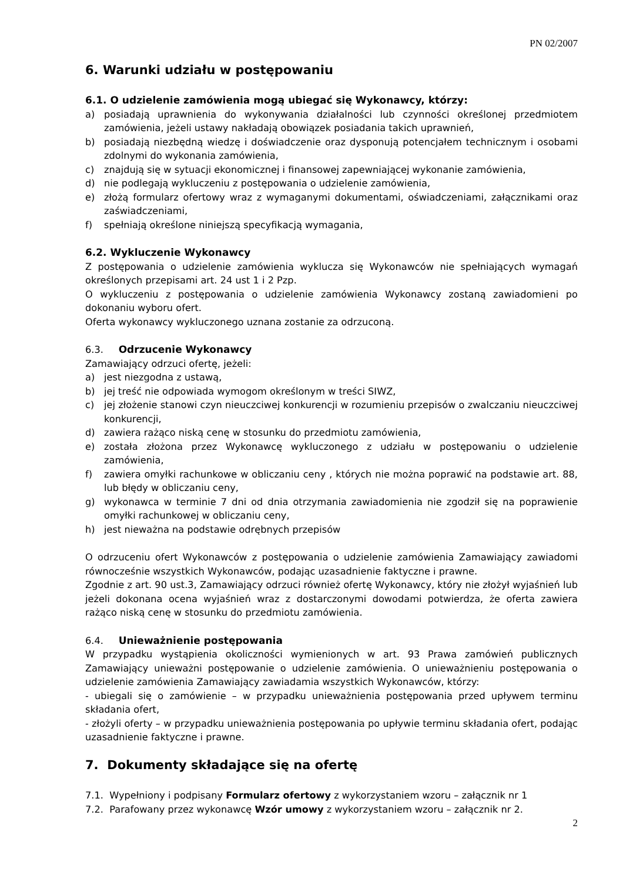PN 02/2007
6. Warunki udziału w postępowaniu
6.1. O udzielenie zamówienia mogą ubiegać się Wykonawcy, którzy:
a) posiadają uprawnienia do wykonywania działalności lub czynności określonej przedmiotem zamówienia, jeżeli ustawy nakładają obowiązek posiadania takich uprawnień,
b) posiadają niezbędną wiedzę i doświadczenie oraz dysponują potencjałem technicznym i osobami zdolnymi do wykonania zamówienia,
c) znajdują się w sytuacji ekonomicznej i finansowej zapewniającej wykonanie zamówienia,
d) nie podlegają wykluczeniu z postępowania o udzielenie zamówienia,
e) złożą formularz ofertowy wraz z wymaganymi dokumentami, oświadczeniami, załącznikami oraz zaświadczeniami,
f) spełniają określone niniejszą specyfikacją wymagania,
6.2. Wykluczenie Wykonawcy
Z postępowania o udzielenie zamówienia wyklucza się Wykonawców nie spełniających wymagań określonych przepisami art. 24 ust 1 i 2 Pzp.
O wykluczeniu z postępowania o udzielenie zamówienia Wykonawcy zostaną zawiadomieni po dokonaniu wyboru ofert.
Oferta wykonawcy wykluczonego uznana zostanie za odrzuconą.
6.3. Odrzucenie Wykonawcy
Zamawiający odrzuci ofertę, jeżeli:
a) jest niezgodna z ustawą,
b) jej treść nie odpowiada wymogom określonym w treści SIWZ,
c) jej złożenie stanowi czyn nieuczciwej konkurencji w rozumieniu przepisów o zwalczaniu nieuczciwej konkurencji,
d) zawiera rażąco niską cenę w stosunku do przedmiotu zamówienia,
e) została złożona przez Wykonawcę wykluczonego z udziału w postępowaniu o udzielenie zamówienia,
f) zawiera omyłki rachunkowe w obliczaniu ceny , których nie można poprawić na podstawie art. 88, lub błędy w obliczaniu ceny,
g) wykonawca w terminie 7 dni od dnia otrzymania zawiadomienia nie zgodził się na poprawienie omyłki rachunkowej w obliczaniu ceny,
h) jest nieważna na podstawie odrębnych przepisów
O odrzuceniu ofert Wykonawców z postępowania o udzielenie zamówienia Zamawiający zawiadomi równocześnie wszystkich Wykonawców, podając uzasadnienie faktyczne i prawne.
Zgodnie z art. 90 ust.3, Zamawiający odrzuci również ofertę Wykonawcy, który nie złożył wyjaśnień lub jeżeli dokonana ocena wyjaśnień wraz z dostarczonymi dowodami potwierdza, że oferta zawiera rażąco niską cenę w stosunku do przedmiotu zamówienia.
6.4. Unieważnienie postępowania
W przypadku wystąpienia okoliczności wymienionych w art. 93 Prawa zamówień publicznych Zamawiający unieważni postępowanie o udzielenie zamówienia. O unieważnieniu postępowania o udzielenie zamówienia Zamawiający zawiadamia wszystkich Wykonawców, którzy:
- ubiegali się o zamówienie – w przypadku unieważnienia postępowania przed upływem terminu składania ofert,
- złożyli oferty – w przypadku unieważnienia postępowania po upływie terminu składania ofert, podając uzasadnienie faktyczne i prawne.
7. Dokumenty składające się na ofertę
7.1. Wypełniony i podpisany Formularz ofertowy z wykorzystaniem wzoru – załącznik nr 1
7.2. Parafowany przez wykonawcę Wzór umowy z wykorzystaniem wzoru – załącznik nr 2.
2